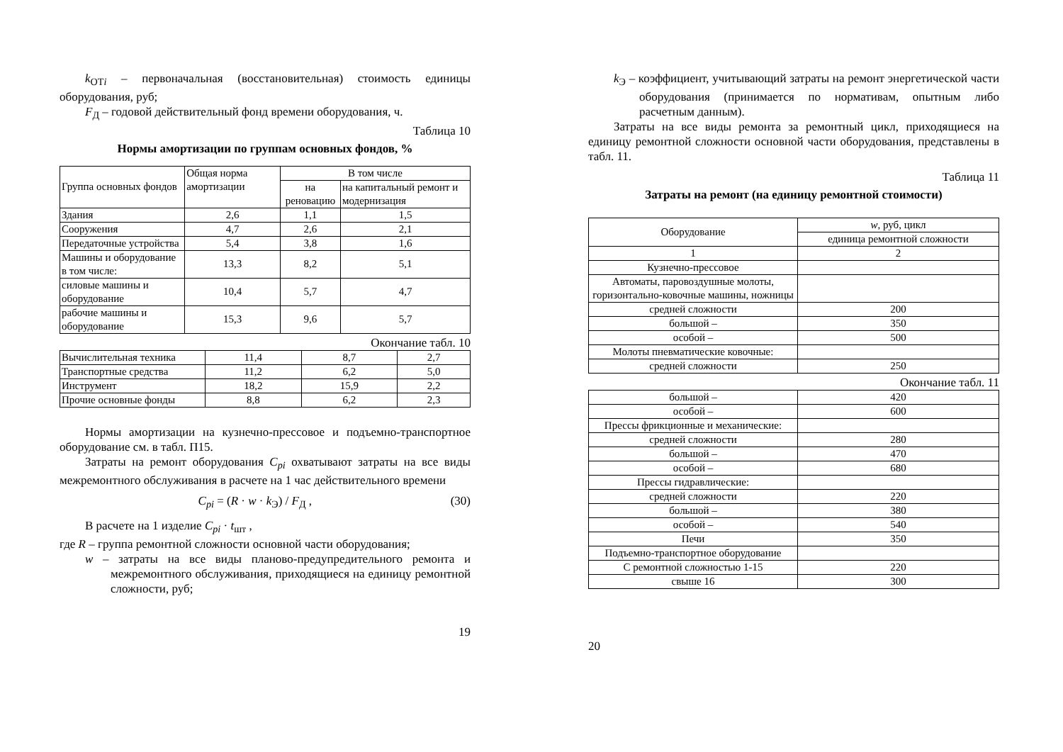k<sub>ОТi</sub> – первоначальная (восстановительная) стоимость единицы оборудования, руб;
F<sub>Д</sub> – годовой действительный фонд времени оборудования, ч.
Таблица 10
Нормы амортизации по группам основных фондов, %
| Группа основных фондов | Общая норма амортизации | В том числе | |
| --- | --- | --- | --- |
| | | на реновацию | на капитальный ремонт и модернизация |
| Здания | 2,6 | 1,1 | 1,5 |
| Сооружения | 4,7 | 2,6 | 2,1 |
| Передаточные устройства | 5,4 | 3,8 | 1,6 |
| Машины и оборудование в том числе: | 13,3 | 8,2 | 5,1 |
| силовые машины и оборудование | 10,4 | 5,7 | 4,7 |
| рабочие машины и оборудование | 15,3 | 9,6 | 5,7 |
Окончание табл. 10
| Вычислительная техника | 11,4 | 8,7 | 2,7 |
| Транспортные средства | 11,2 | 6,2 | 5,0 |
| Инструмент | 18,2 | 15,9 | 2,2 |
| Прочие основные фонды | 8,8 | 6,2 | 2,3 |
Нормы амортизации на кузнечно-прессовое и подъемно-транспортное оборудование см. в табл. П15.
Затраты на ремонт оборудования C<sub>pi</sub> охватывают затраты на все виды межремонтного обслуживания в расчете на 1 час действительного времени
C<sub>pi</sub> = (R · w · k<sub>Э</sub>) / F<sub>Д</sub> , (30)
В расчете на 1 изделие C<sub>pi</sub> · t<sub>шт</sub> ,
где R – группа ремонтной сложности основной части оборудования;
w – затраты на все виды планово-предупредительного ремонта и межремонтного обслуживания, приходящиеся на единицу ремонтной сложности, руб;
19
k<sub>Э</sub> – коэффициент, учитывающий затраты на ремонт энергетической части оборудования (принимается по нормативам, опытным либо расчетным данным).
Затраты на все виды ремонта за ремонтный цикл, приходящиеся на единицу ремонтной сложности основной части оборудования, представлены в табл. 11.
Таблица 11
Затраты на ремонт (на единицу ремонтной стоимости)
| Оборудование | w , руб, цикл |
| --- | --- |
| | единица ремонтной сложности |
| 1 | 2 |
| Кузнечно-прессовое | |
| Автоматы, паровоздушные молоты, горизонтально-ковочные машины, ножницы | |
| средней сложности | 200 |
| большой – | 350 |
| особой – | 500 |
| Молоты пневматические ковочные: | |
| средней сложности | 250 |
Окончание табл. 11
| большой – | 420 |
| особой – | 600 |
| Прессы фрикционные и механические: | |
| средней сложности | 280 |
| большой – | 470 |
| особой – | 680 |
| Прессы гидравлические: | |
| средней сложности | 220 |
| большой – | 380 |
| особой – | 540 |
| Печи | 350 |
| Подъемно-транспортное оборудование | |
| С ремонтной сложностью 1-15 | 220 |
| свыше 16 | 300 |
20